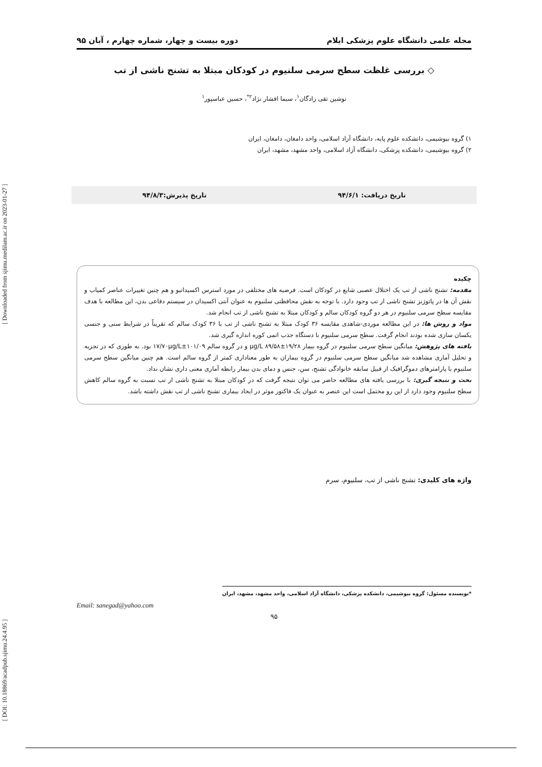مجله علمی دانشگاه علوم پزشکی ایلام دوره بیست و چهار، شماره چهارم ، آبان ۹۵
◇ بررسی غلظت سطح سرمی سلنیوم در کودکان مبتلا به تشنج ناشی از تب
نوشین تقی زادگان<sup>۱</sup>، سیما افشار نژاد<sup>۲*</sup>، حسین عباسپور<sup>۱</sup>
۱) گروه بیوشیمی، دانشکده علوم پایه، دانشگاه آزاد اسلامی، واحد دامغان، دامغان، ایران
۲) گروه بیوشیمی، دانشکده پزشکی، دانشگاه آزاد اسلامی، واحد مشهد، مشهد، ایران
تاریخ دریافت: ۹۴/۶/۱ تاریخ پذیرش:۹۴/۸/۳
چکیده
مقدمه: تشنج ناشی از تب یک اختلال عصبی شایع در کودکان است. فرضیه های مختلفی در مورد استرس اکسیداتیو و هم چنین تغییرات عناصر کمیاب و نقش آن ها در پاتوژنز تشنج ناشی از تب وجود دارد. با توجه به نقش محافظتی سلنیوم به عنوان آنتی اکسیدان در سیستم دفاعی بدن، این مطالعه با هدف مقایسه سطح سرمی سلنیوم در هر دو گروه کودکان سالم و کودکان مبتلا به تشنج ناشی از تب انجام شد.
مواد و روش ها: در این مطالعه موردی-شاهدی مقایسه ۳۶ کودک مبتلا به تشنج ناشی از تب با ۳۶ کودک سالم که تقریباً در شرایط سنی و جنسی یکسان سازی شده بودند انجام گرفت. سطح سرمی سلنیوم با دستگاه جذب اتمی کوره اندازه گیری شد.
یافته های پژوهش: میانگین سطح سرمی سلنیوم در گروه بیمار µg/L ۸۹/۵۸±۱۹/۲۸ و در گروه سالم ۱۰۱/۰۹±۱۷/۷۰µg/L بود. به طوری که در تجزیه و تحلیل آماری مشاهده شد میانگین سطح سرمی سلنیوم در گروه بیماران به طور معناداری کمتر از گروه سالم است. هم چنین میانگین سطح سرمی سلنیوم با پارامترهای دموگرافیک از قبیل سابقه خانوادگی تشنج، سن، جنس و دمای بدن بیمار رابطه آماری معنی داری نشان نداد.
بحث و نتیجه گیری: با بررسی یافته های مطالعه حاضر می توان نتیجه گرفت که در کودکان مبتلا به تشنج ناشی از تب نسبت به گروه سالم کاهش سطح سلنیوم وجود دارد از این رو محتمل است این عنصر به عنوان یک فاکتور موثر در ایجاد بیماری تشنج ناشی از تب نقش داشته باشد.
واژه های کلیدی: تشنج ناشی از تب، سلنیوم، سرم
*نویسنده مسئول: گروه بیوشیمی، دانشکده پزشکی، دانشگاه آزاد اسلامی، واحد مشهد، مشهد، ایران
Email: sanegad@yahoo.com
۹۵
[ DOI: 10.18869/acadpub.sjimu.24.4.95 ] [ Downloaded from sjimu.medilam.ac.ir on 2023-01-27 ]